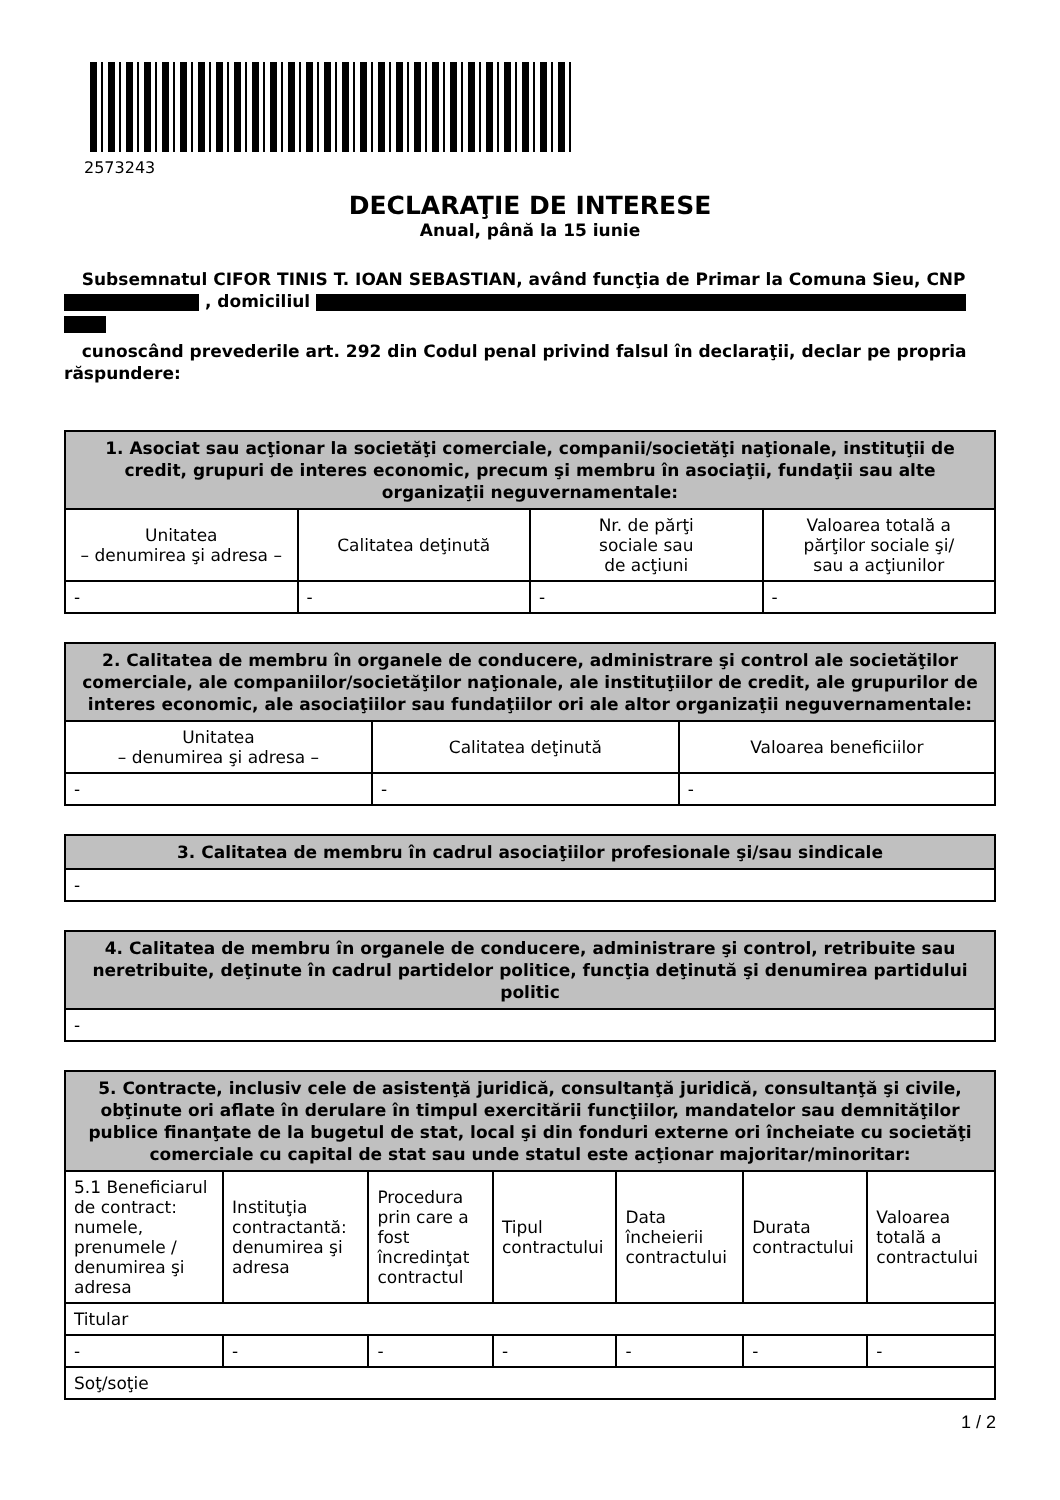2573243
DECLARAŢIE DE INTERESE
Anual, până la 15 iunie
Subsemnatul CIFOR TINIS T. IOAN SEBASTIAN, având funcţia de Primar la Comuna Sieu, CNP , domiciliul
cunoscând prevederile art. 292 din Codul penal privind falsul în declaraţii, declar pe propria răspundere:
| 1. Asociat sau acţionar la societăţi comerciale, companii/societăţi naţionale, instituţii de credit, grupuri de interes economic, precum şi membru în asociaţii, fundaţii sau alte organizaţii neguvernamentale: | | | |
| --- | --- | --- | --- |
| Unitatea – denumirea şi adresa – | Calitatea deţinută | Nr. de părţi sociale sau de acţiuni | Valoarea totală a părţilor sociale şi/ sau a acţiunilor |
| - | - | - | - |
| 2. Calitatea de membru în organele de conducere, administrare şi control ale societăţilor comerciale, ale companiilor/societăţilor naţionale, ale instituţiilor de credit, ale grupurilor de interes economic, ale asociaţiilor sau fundaţiilor ori ale altor organizaţii neguvernamentale: | | |
| --- | --- | --- |
| Unitatea – denumirea şi adresa – | Calitatea deţinută | Valoarea beneficiilor |
| - | - | - |
| 3. Calitatea de membru în cadrul asociaţiilor profesionale şi/sau sindicale |
| --- |
| - |
| 4. Calitatea de membru în organele de conducere, administrare şi control, retribuite sau neretribuite, deţinute în cadrul partidelor politice, funcţia deţinută şi denumirea partidului politic |
| --- |
| - |
| 5. Contracte, inclusiv cele de asistenţă juridică, consultanţă juridică, consultanţă şi civile, obţinute ori aflate în derulare în timpul exercitării funcţiilor, mandatelor sau demnităţilor publice finanţate de la bugetul de stat, local şi din fonduri externe ori încheiate cu societăţi comerciale cu capital de stat sau unde statul este acţionar majoritar/minoritar: | | | | | | |
| --- | --- | --- | --- | --- | --- | --- |
| 5.1 Beneficiarul de contract: numele, prenumele / denumirea şi adresa | Instituţia contractantă: denumirea şi adresa | Procedura prin care a fost încredinţat contractul | Tipul contractului | Data încheierii contractului | Durata contractului | Valoarea totală a contractului |
| Titular | | | | | | |
| - | - | - | - | - | - | - |
| Soţ/soţie | | | | | | |
1 / 2